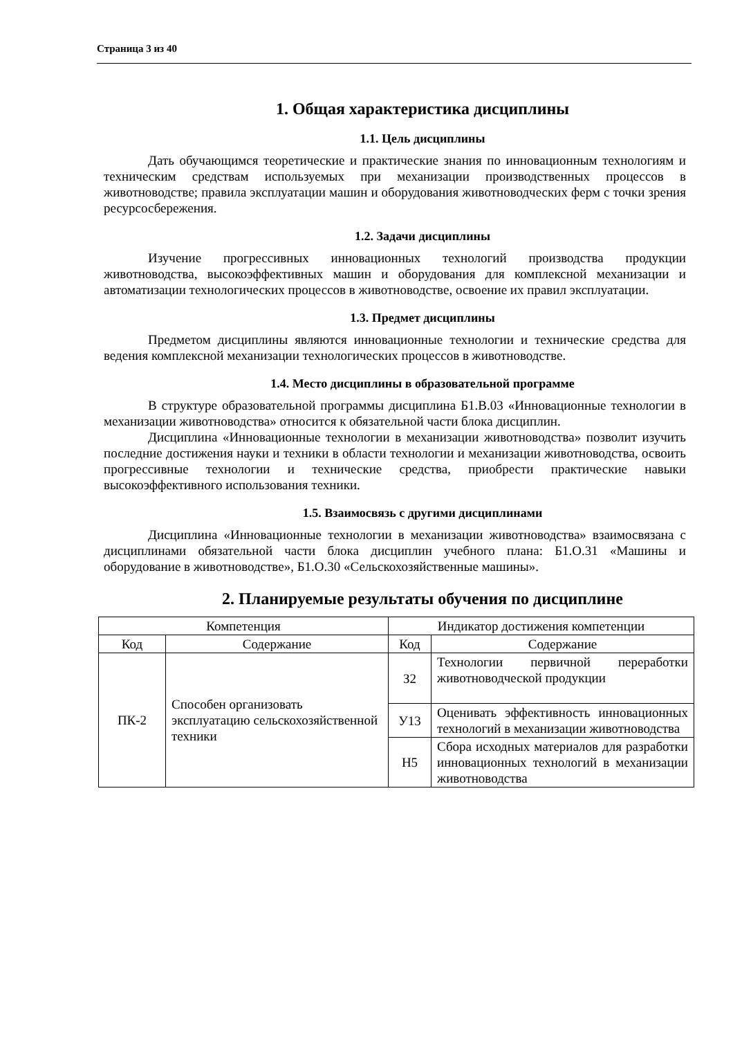Страница 3 из 40
1. Общая характеристика дисциплины
1.1. Цель дисциплины
Дать обучающимся теоретические и практические знания по инновационным технологиям и техническим средствам используемых при механизации производственных процессов в животноводстве; правила эксплуатации машин и оборудования животноводческих ферм с точки зрения ресурсосбережения.
1.2. Задачи дисциплины
Изучение прогрессивных инновационных технологий производства продукции животноводства, высокоэффективных машин и оборудования для комплексной механизации и автоматизации технологических процессов в животноводстве, освоение их правил эксплуатации.
1.3. Предмет дисциплины
Предметом дисциплины являются инновационные технологии и технические средства для ведения комплексной механизации технологических процессов в животноводстве.
1.4. Место дисциплины в образовательной программе
В структуре образовательной программы дисциплина Б1.В.03 «Инновационные технологии в механизации животноводства» относится к обязательной части блока дисциплин.
Дисциплина «Инновационные технологии в механизации животноводства» позволит изучить последние достижения науки и техники в области технологии и механизации животноводства, освоить прогрессивные технологии и технические средства, приобрести практические навыки высокоэффективного использования техники.
1.5. Взаимосвязь с другими дисциплинами
Дисциплина «Инновационные технологии в механизации животноводства» взаимосвязана с дисциплинами обязательной части блока дисциплин учебного плана: Б1.О.31 «Машины и оборудование в животноводстве», Б1.О.30 «Сельскохозяйственные машины».
2. Планируемые результаты обучения по дисциплине
| Компетенция | | Индикатор достижения компетенции | |
| --- | --- | --- | --- |
| Код | Содержание | Код | Содержание |
| ПК-2 | Способен организовать эксплуатацию сельскохозяйственной техники | З2 | Технологии первичной переработки животноводческой продукции |
| | | У13 | Оценивать эффективность инновационных технологий в механизации животноводства |
| | | Н5 | Сбора исходных материалов для разработки инновационных технологий в механизации животноводства |